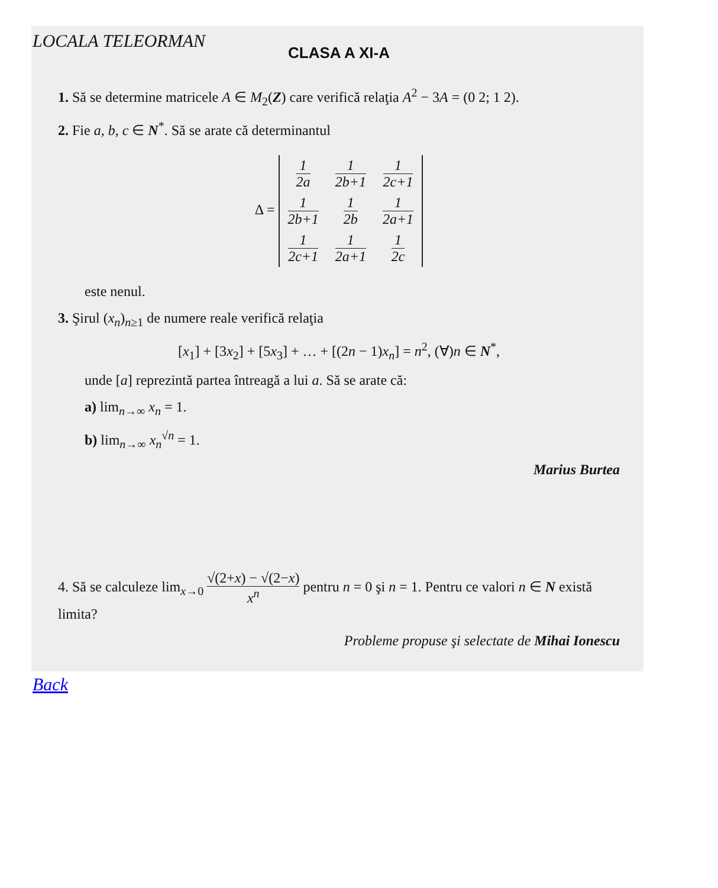LOCALA TELEORMAN
CLASA A XI-A
1. Să se determine matricele A ∈ M<sub>2</sub>(Z) care verifică relaţia A<sup>2</sup> − 3A = (0 2; 1 2).
2. Fie a, b, c ∈ N<sup>*</sup>. Să se arate că determinantul
Δ =
| 1 2a | 1 2b+1 | 1 2c+1 |
| 1 2b+1 | 1 2b | 1 2a+1 |
| 1 2c+1 | 1 2a+1 | 1 2c |
este nenul.
3. Şirul (x<sub>n</sub>)<sub>n≥1</sub> de numere reale verifică relaţia
[x<sub>1</sub>] + [3x<sub>2</sub>] + [5x<sub>3</sub>] + … + [(2n − 1)x<sub>n</sub>] = n<sup>2</sup>, (∀)n ∈ N<sup>*</sup>,
unde [a] reprezintă partea întreagă a lui a. Să se arate că:
a) lim<sub>n→∞</sub> x<sub>n</sub> = 1.
b) lim<sub>n→∞</sub> x<sub>n</sub><sup>√n</sup> = 1.
Marius Burtea
4. Să se calculeze lim<sub>x→0</sub> √(2+x) − √(2−x) x<sup>n</sup> pentru n = 0 şi n = 1. Pentru ce valori n ∈ N există limita?
Probleme propuse şi selectate de Mihai Ionescu
Back